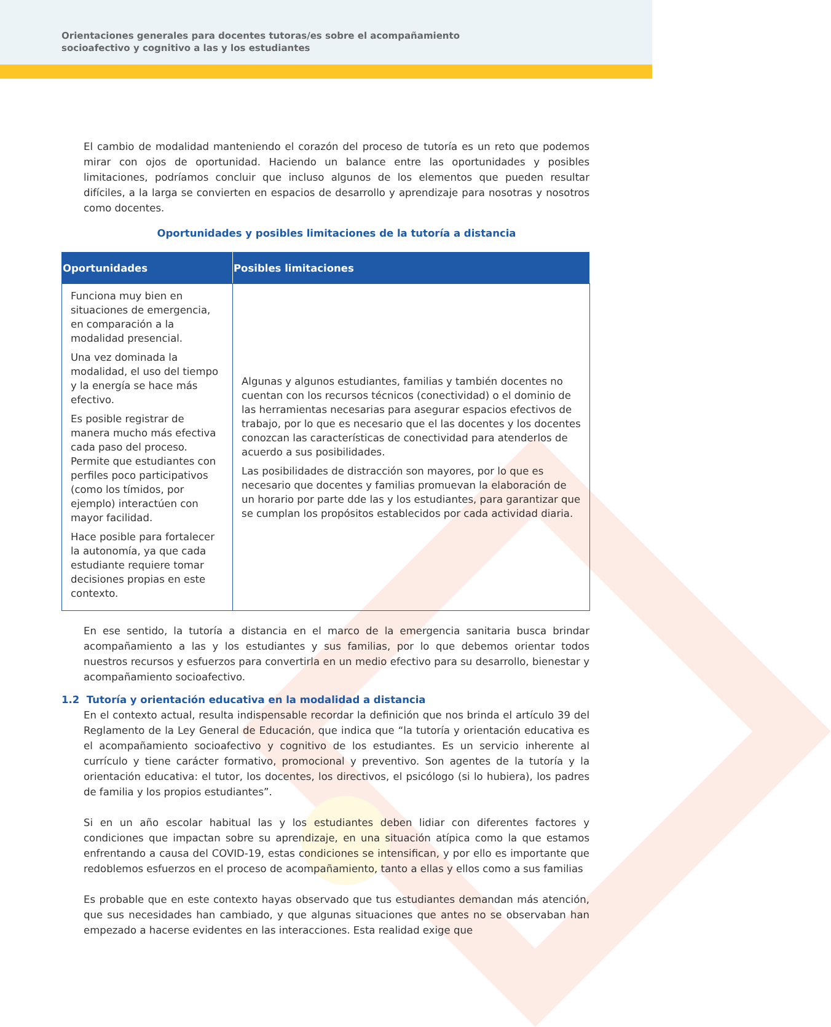Orientaciones generales para docentes tutoras/es sobre el acompañamiento socioafectivo y cognitivo a las y los estudiantes
El cambio de modalidad manteniendo el corazón del proceso de tutoría es un reto que podemos mirar con ojos de oportunidad. Haciendo un balance entre las oportunidades y posibles limitaciones, podríamos concluir que incluso algunos de los elementos que pueden resultar difíciles, a la larga se convierten en espacios de desarrollo y aprendizaje para nosotras y nosotros como docentes.
Oportunidades y posibles limitaciones de la tutoría a distancia
| Oportunidades | Posibles limitaciones |
| --- | --- |
| Funciona muy bien en situaciones de emergencia, en comparación a la modalidad presencial. Una vez dominada la modalidad, el uso del tiempo y la energía se hace más efectivo. Es posible registrar de manera mucho más efectiva cada paso del proceso. Permite que estudiantes con perfiles poco participativos (como los tímidos, por ejemplo) interactúen con mayor facilidad. Hace posible para fortalecer la autonomía, ya que cada estudiante requiere tomar decisiones propias en este contexto. | Algunas y algunos estudiantes, familias y también docentes no cuentan con los recursos técnicos (conectividad) o el dominio de las herramientas necesarias para asegurar espacios efectivos de trabajo, por lo que es necesario que el las docentes y los docentes conozcan las características de conectividad para atenderlos de acuerdo a sus posibilidades. Las posibilidades de distracción son mayores, por lo que es necesario que docentes y familias promuevan la elaboración de un horario por parte dde las y los estudiantes, para garantizar que se cumplan los propósitos establecidos por cada actividad diaria. |
En ese sentido, la tutoría a distancia en el marco de la emergencia sanitaria busca brindar acompañamiento a las y los estudiantes y sus familias, por lo que debemos orientar todos nuestros recursos y esfuerzos para convertirla en un medio efectivo para su desarrollo, bienestar y acompañamiento socioafectivo.
1.2 Tutoría y orientación educativa en la modalidad a distancia
En el contexto actual, resulta indispensable recordar la definición que nos brinda el artículo 39 del Reglamento de la Ley General de Educación, que indica que “la tutoría y orientación educativa es el acompañamiento socioafectivo y cognitivo de los estudiantes. Es un servicio inherente al currículo y tiene carácter formativo, promocional y preventivo. Son agentes de la tutoría y la orientación educativa: el tutor, los docentes, los directivos, el psicólogo (si lo hubiera), los padres de familia y los propios estudiantes”.
Si en un año escolar habitual las y los estudiantes deben lidiar con diferentes factores y condiciones que impactan sobre su aprendizaje, en una situación atípica como la que estamos enfrentando a causa del COVID-19, estas condiciones se intensifican, y por ello es importante que redoblemos esfuerzos en el proceso de acompañamiento, tanto a ellas y ellos como a sus familias
Es probable que en este contexto hayas observado que tus estudiantes demandan más atención, que sus necesidades han cambiado, y que algunas situaciones que antes no se observaban han empezado a hacerse evidentes en las interacciones. Esta realidad exige que